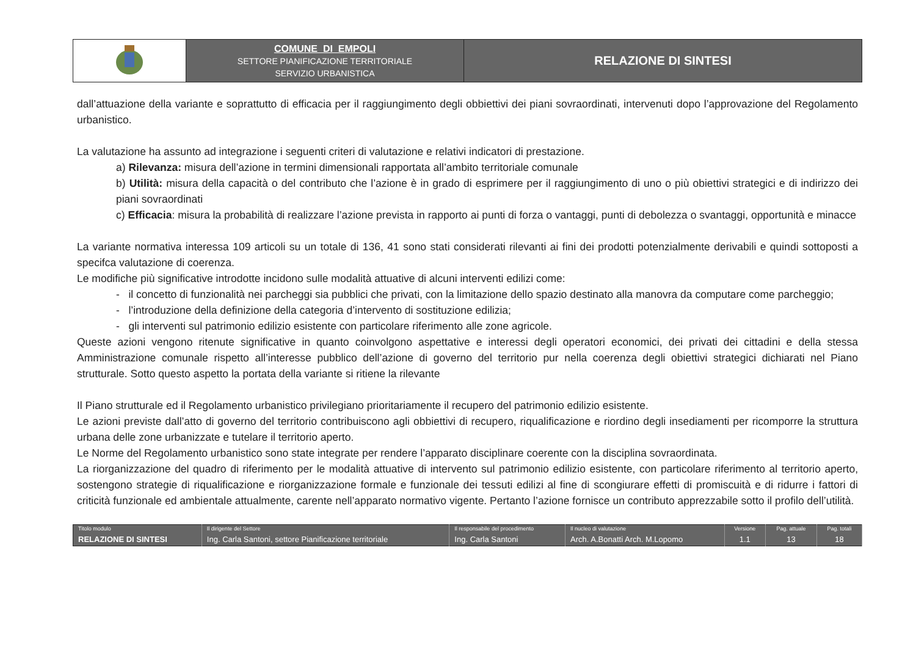| | COMUNE DI EMPOLI SETTORE PIANIFICAZIONE TERRITORIALE SERVIZIO URBANISTICA | RELAZIONE DI SINTESI |
dall’attuazione della variante e soprattutto di efficacia per il raggiungimento degli obbiettivi dei piani sovraordinati, intervenuti dopo l’approvazione del Regolamento urbanistico.
La valutazione ha assunto ad integrazione i seguenti criteri di valutazione e relativi indicatori di prestazione.
a) Rilevanza: misura dell’azione in termini dimensionali rapportata all’ambito territoriale comunale
b) Utilità: misura della capacità o del contributo che l’azione è in grado di esprimere per il raggiungimento di uno o più obiettivi strategici e di indirizzo dei piani sovraordinati
c) Efficacia: misura la probabilità di realizzare l’azione prevista in rapporto ai punti di forza o vantaggi, punti di debolezza o svantaggi, opportunità e minacce
La variante normativa interessa 109 articoli su un totale di 136, 41 sono stati considerati rilevanti ai fini dei prodotti potenzialmente derivabili e quindi sottoposti a specifca valutazione di coerenza.
Le modifiche più significative introdotte incidono sulle modalità attuative di alcuni interventi edilizi come:
- il concetto di funzionalità nei parcheggi sia pubblici che privati, con la limitazione dello spazio destinato alla manovra da computare come parcheggio;
- l’introduzione della definizione della categoria d’intervento di sostituzione edilizia;
- gli interventi sul patrimonio edilizio esistente con particolare riferimento alle zone agricole.
Queste azioni vengono ritenute significative in quanto coinvolgono aspettative e interessi degli operatori economici, dei privati dei cittadini e della stessa Amministrazione comunale rispetto all’interesse pubblico dell’azione di governo del territorio pur nella coerenza degli obiettivi strategici dichiarati nel Piano strutturale. Sotto questo aspetto la portata della variante si ritiene la rilevante
Il Piano strutturale ed il Regolamento urbanistico privilegiano prioritariamente il recupero del patrimonio edilizio esistente.
Le azioni previste dall’atto di governo del territorio contribuiscono agli obbiettivi di recupero, riqualificazione e riordino degli insediamenti per ricomporre la struttura urbana delle zone urbanizzate e tutelare il territorio aperto.
Le Norme del Regolamento urbanistico sono state integrate per rendere l’apparato disciplinare coerente con la disciplina sovraordinata.
La riorganizzazione del quadro di riferimento per le modalità attuative di intervento sul patrimonio edilizio esistente, con particolare riferimento al territorio aperto, sostengono strategie di riqualificazione e riorganizzazione formale e funzionale dei tessuti edilizi al fine di scongiurare effetti di promiscuità e di ridurre i fattori di criticità funzionale ed ambientale attualmente, carente nell’apparato normativo vigente. Pertanto l’azione fornisce un contributo apprezzabile sotto il profilo dell’utilità.
| Titolo modulo | Il dirigente del Settore | Il responsabile del procedimento | Il nucleo di valutazione | Versione | Pag. attuale | Pag. totali |
| RELAZIONE DI SINTESI | Ing. Carla Santoni, settore Pianificazione territoriale | Ing. Carla Santoni | Arch. A.Bonatti Arch. M.Lopomo | 1.1 | 13 | 18 |